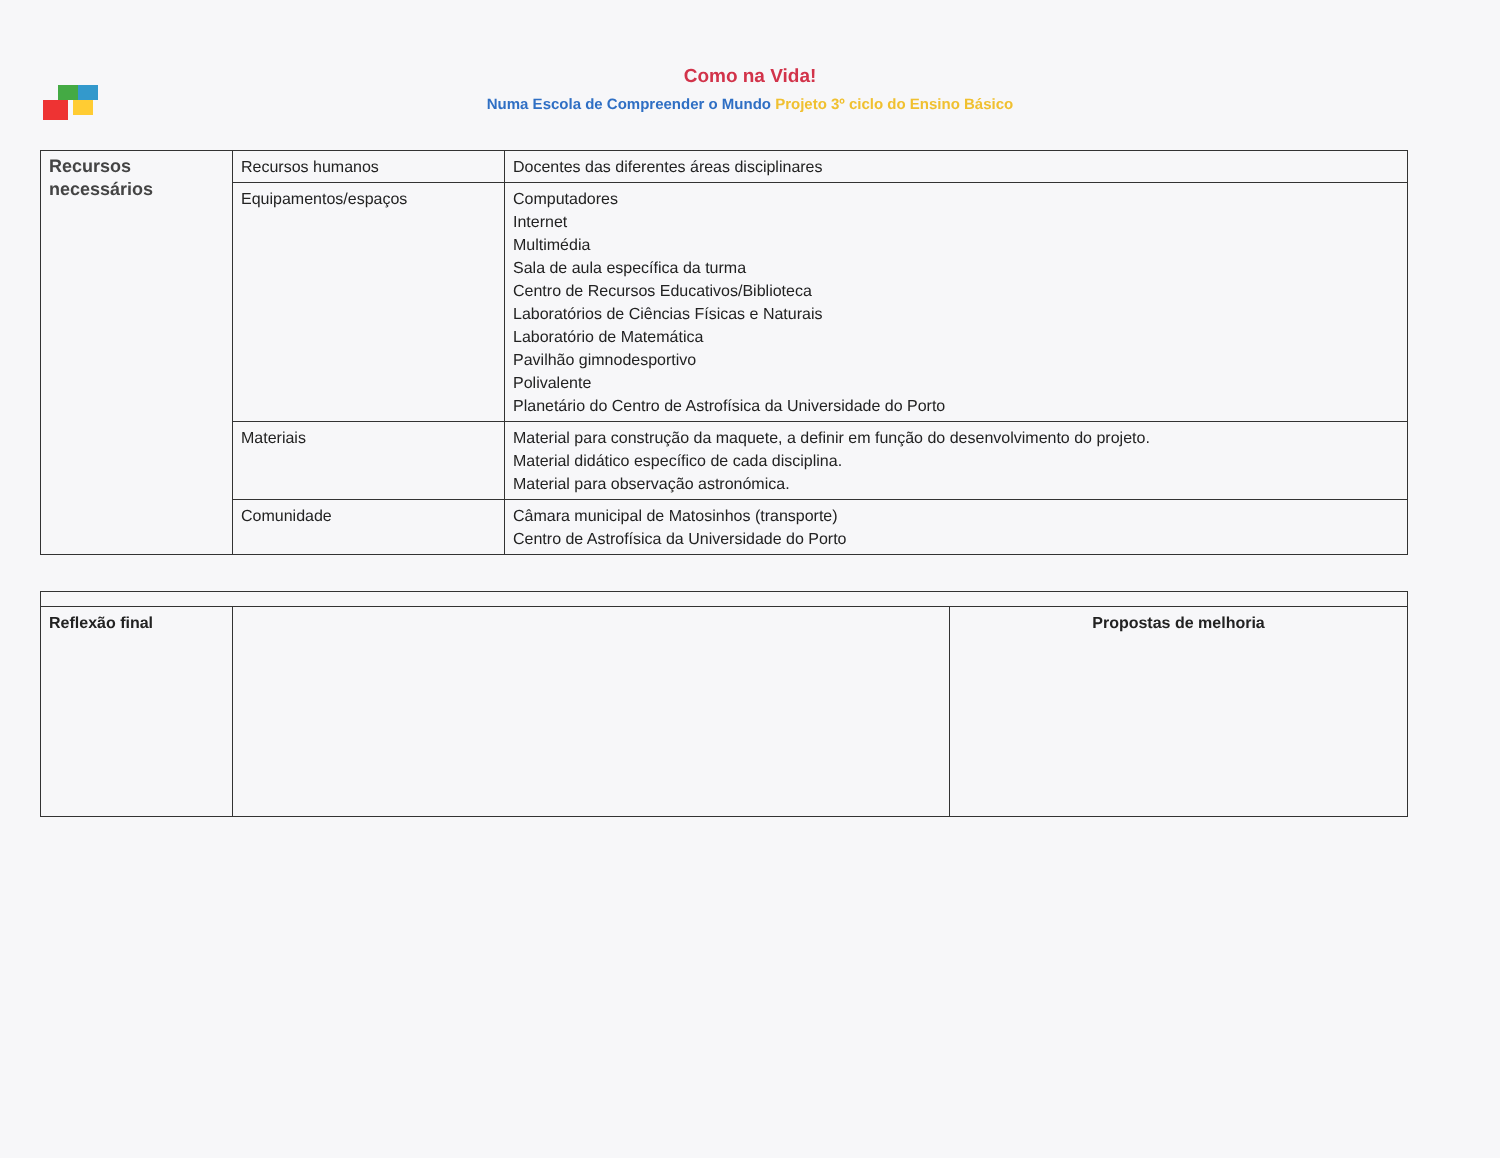Como na Vida!
Numa Escola de Compreender o Mundo Projeto 3º ciclo do Ensino Básico
| Recursos necessários | Recursos humanos | Docentes das diferentes áreas disciplinares |
| | Equipamentos/espaços | Computadores Internet Multimédia Sala de aula específica da turma Centro de Recursos Educativos/Biblioteca Laboratórios de Ciências Físicas e Naturais Laboratório de Matemática Pavilhão gimnodesportivo Polivalente Planetário do Centro de Astrofísica da Universidade do Porto |
| | Materiais | Material para construção da maquete, a definir em função do desenvolvimento do projeto. Material didático específico de cada disciplina. Material para observação astronómica. |
| | Comunidade | Câmara municipal de Matosinhos (transporte) Centro de Astrofísica da Universidade do Porto |
| Reflexão final | | Propostas de melhoria |